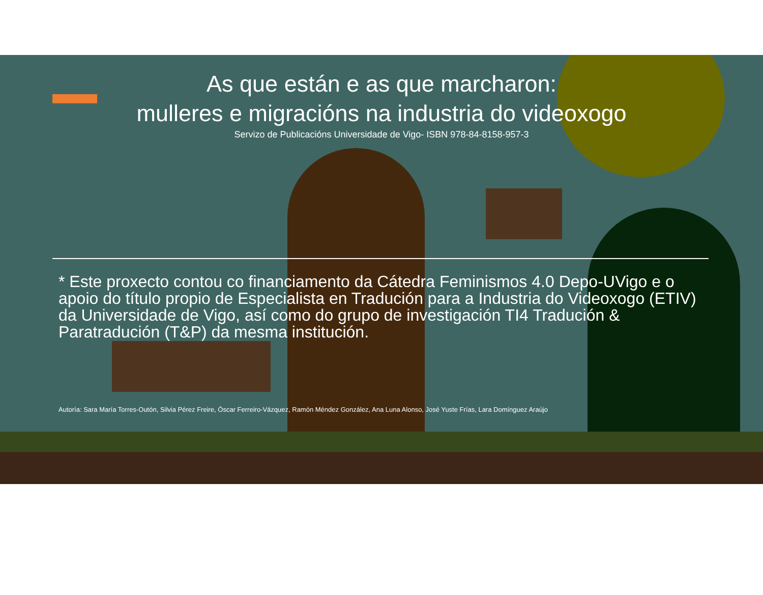As que están e as que marcharon:
mulleres e migracións na industria do videoxogo
Servizo de Publicacións Universidade de Vigo- ISBN 978-84-8158-957-3
* Este proxecto contou co financiamento da Cátedra Feminismos 4.0 Depo-UVigo e o apoio do título propio de Especialista en Tradución para a Industria do Videoxogo (ETIV) da Universidade de Vigo, así como do grupo de investigación TI4 Tradución & Paratradución (T&P) da mesma institución.
Autoría: Sara María Torres-Outón, Silvia Pérez Freire, Óscar Ferreiro-Vázquez, Ramón Méndez González, Ana Luna Alonso, José Yuste Frías, Lara Domínguez Araújo